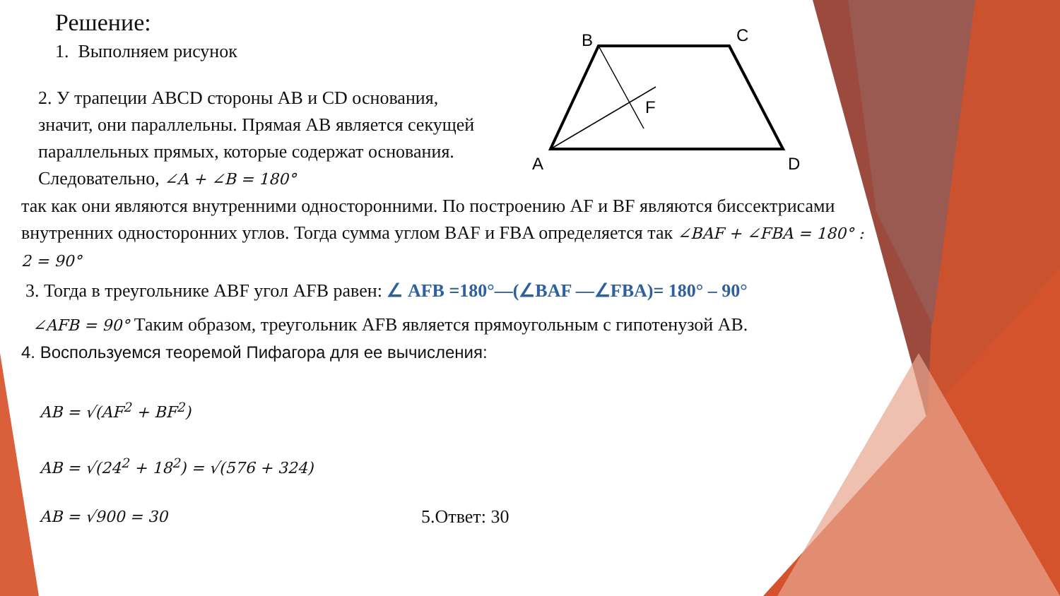B
C
A
D
F
Решение:
1. Выполняем рисунок
2. У трапеции ABCD стороны AB и CD основания, значит, они параллельны. Прямая AB является секущей параллельных прямых, которые содержат основания. Следовательно, ∠A + ∠B = 180°
так как они являются внутренними односторонними. По построению AF и BF являются биссектрисами внутренних односторонних углов. Тогда сумма углом BAF и FBA определяется так ∠BAF + ∠FBA = 180° : 2 = 90°
3. Тогда в треугольнике ABF угол AFB равен: ∠ AFB =180°—(∠BAF —∠FBA)= 180° – 90°
∠AFB = 90° Таким образом, треугольник AFB является прямоугольным с гипотенузой AB.
4. Воспользуемся теоремой Пифагора для ее вычисления:
AB = √(AF<sup>2</sup> + BF<sup>2</sup>)
AB = √(24<sup>2</sup> + 18<sup>2</sup>) = √(576 + 324)
AB = √900 = 30 5.Ответ: 30